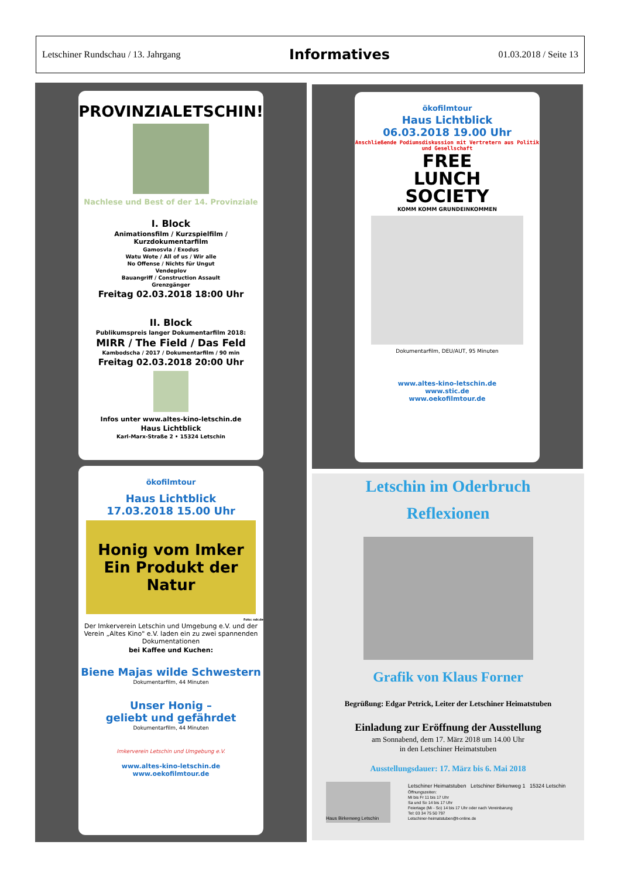Letschiner Rundschau / 13. Jahrgang Informatives 01.03.2018 / Seite 13
PROVINZIALETSCHIN!
Nachlese und Best of der 14. Provinziale
I. Block
Animationsfilm / Kurzspielfilm / Kurzdokumentarfilm
Gamosvla / Exodus
Watu Wote / All of us / Wir alle
No Offense / Nichts für Ungut
Vendeplov
Bauangriff / Construction Assault
Grenzgänger
Freitag 02.03.2018 18:00 Uhr
II. Block
Publikumspreis langer Dokumentarfilm 2018:
MIRR / The Field / Das Feld
Kambodscha / 2017 / Dokumentarfilm / 90 min
Freitag 02.03.2018 20:00 Uhr
Infos unter www.altes-kino-letschin.de
Haus Lichtblick
Karl-Marx-Straße 2 • 15324 Letschin
ökofilmtour
Haus Lichtblick
17.03.2018 15.00 Uhr
Honig vom Imker
Ein Produkt der Natur
Foto: ndr.de
Der Imkerverein Letschin und Umgebung e.V. und der Verein „Altes Kino" e.V. laden ein zu zwei spannenden Dokumentationen
bei Kaffee und Kuchen:
Biene Majas wilde Schwestern
Dokumentarfilm, 44 Minuten
Unser Honig –
geliebt und gefährdet
Dokumentarfilm, 44 Minuten
Imkerverein Letschin und Umgebung e.V.
www.altes-kino-letschin.de
www.oekofilmtour.de
ökofilmtour
Haus Lichtblick
06.03.2018 19.00 Uhr
Anschließende Podiumsdiskussion mit Vertretern aus Politik und Gesellschaft
FREE
LUNCH
SOCIETY
KOMM KOMM GRUNDEINKOMMEN
Dokumentarfilm, DEU/AUT, 95 Minuten
www.altes-kino-letschin.de
www.stic.de
www.oekofilmtour.de
Letschin im Oderbruch
Reflexionen
Grafik von Klaus Forner
Begrüßung: Edgar Petrick, Leiter der Letschiner Heimatstuben
Einladung zur Eröffnung der Ausstellung
am Sonnabend, dem 17. März 2018 um 14.00 Uhr
in den Letschiner Heimatstuben
Ausstellungsdauer: 17. März bis 6. Mai 2018
Haus Birkenweg Letschin
Letschiner Heimatstuben Letschiner Birkenweg 1 15324 Letschin
Öffnungszeiten:
Mi bis Fr 11 bis 17 Uhr
Sa und So 14 bis 17 Uhr
Feiertage (Mi - So) 14 bis 17 Uhr oder nach Vereinbarung
Tel: 03 34 75 50 797
Letschiner-heimatstuben@t-online.de